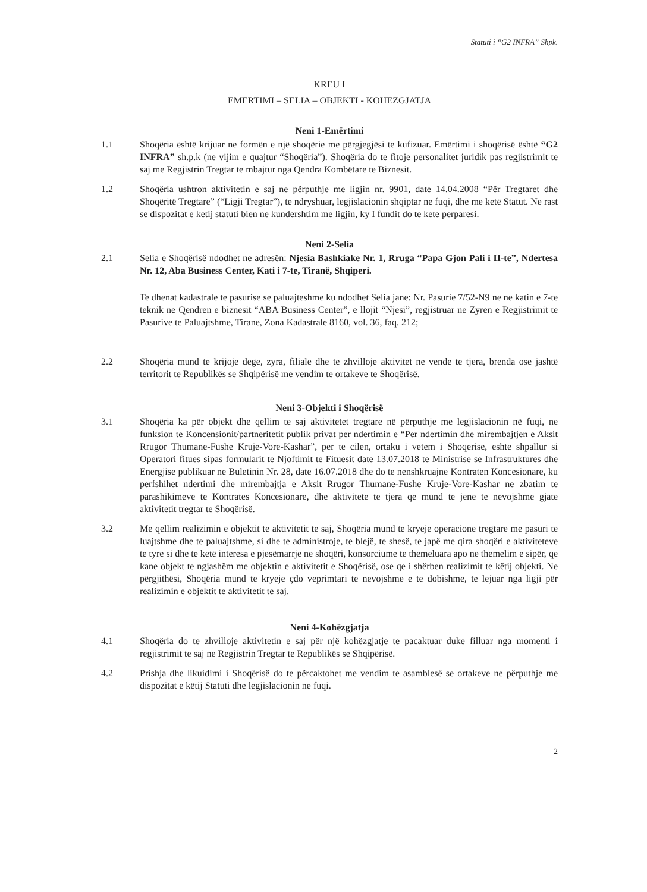Statuti i “G2 INFRA” Shpk.
KREU I
EMERTIMI – SELIA – OBJEKTI - KOHEZGJATJA
Neni 1-Emërtimi
1.1 Shoqëria është krijuar ne formën e një shoqërie me përgjegjësi te kufizuar. Emërtimi i shoqërisë është “G2 INFRA” sh.p.k (ne vijim e quajtur “Shoqëria”). Shoqëria do te fitoje personalitet juridik pas regjistrimit te saj me Regjistrin Tregtar te mbajtur nga Qendra Kombëtare te Biznesit.
1.2 Shoqëria ushtron aktivitetin e saj ne përputhje me ligjin nr. 9901, date 14.04.2008 “Për Tregtaret dhe Shoqëritë Tregtare” (“Ligji Tregtar”), te ndryshuar, legjislacionin shqiptar ne fuqi, dhe me ketë Statut. Ne rast se dispozitat e ketij statuti bien ne kundershtim me ligjin, ky I fundit do te kete perparesi.
Neni 2-Selia
2.1 Selia e Shoqërisë ndodhet ne adresën: Njesia Bashkiake Nr. 1, Rruga “Papa Gjon Pali i II-te”, Ndertesa Nr. 12, Aba Business Center, Kati i 7-te, Tiranë, Shqiperi.
Te dhenat kadastrale te pasurise se paluajteshme ku ndodhet Selia jane: Nr. Pasurie 7/52-N9 ne ne katin e 7-te teknik ne Qendren e biznesit “ABA Business Center”, e llojit “Njesi”, regjistruar ne Zyren e Regjistrimit te Pasurive te Paluajtshme, Tirane, Zona Kadastrale 8160, vol. 36, faq. 212;
2.2 Shoqëria mund te krijoje dege, zyra, filiale dhe te zhvilloje aktivitet ne vende te tjera, brenda ose jashtë territorit te Republikës se Shqipërisë me vendim te ortakeve te Shoqërisë.
Neni 3-Objekti i Shoqërisë
3.1 Shoqëria ka për objekt dhe qellim te saj aktivitetet tregtare në përputhje me legjislacionin në fuqi, ne funksion te Koncensionit/partneritetit publik privat per ndertimin e “Per ndertimin dhe mirembajtjen e Aksit Rrugor Thumane-Fushe Kruje-Vore-Kashar”, per te cilen, ortaku i vetem i Shoqerise, eshte shpallur si Operatori fitues sipas formularit te Njoftimit te Fituesit date 13.07.2018 te Ministrise se Infrastruktures dhe Energjise publikuar ne Buletinin Nr. 28, date 16.07.2018 dhe do te nenshkruajne Kontraten Koncesionare, ku perfshihet ndertimi dhe mirembajtja e Aksit Rrugor Thumane-Fushe Kruje-Vore-Kashar ne zbatim te parashikimeve te Kontrates Koncesionare, dhe aktivitete te tjera qe mund te jene te nevojshme gjate aktivitetit tregtar te Shoqërisë.
3.2 Me qellim realizimin e objektit te aktivitetit te saj, Shoqëria mund te kryeje operacione tregtare me pasuri te luajtshme dhe te paluajtshme, si dhe te administroje, te blejë, te shesë, te japë me qira shoqëri e aktiviteteve te tyre si dhe te ketë interesa e pjesëmarrje ne shoqëri, konsorciume te themeluara apo ne themelim e sipër, qe kane objekt te ngjashëm me objektin e aktivitetit e Shoqërisë, ose qe i shërben realizimit te këtij objekti. Ne përgjithësi, Shoqëria mund te kryeje çdo veprimtari te nevojshme e te dobishme, te lejuar nga ligji për realizimin e objektit te aktivitetit te saj.
Neni 4-Kohëzgjatja
4.1 Shoqëria do te zhvilloje aktivitetin e saj për një kohëzgjatje te pacaktuar duke filluar nga momenti i regjistrimit te saj ne Regjistrin Tregtar te Republikës se Shqipërisë.
4.2 Prishja dhe likuidimi i Shoqërisë do te përcaktohet me vendim te asamblesë se ortakeve ne përputhje me dispozitat e këtij Statuti dhe legjislacionin ne fuqi.
2